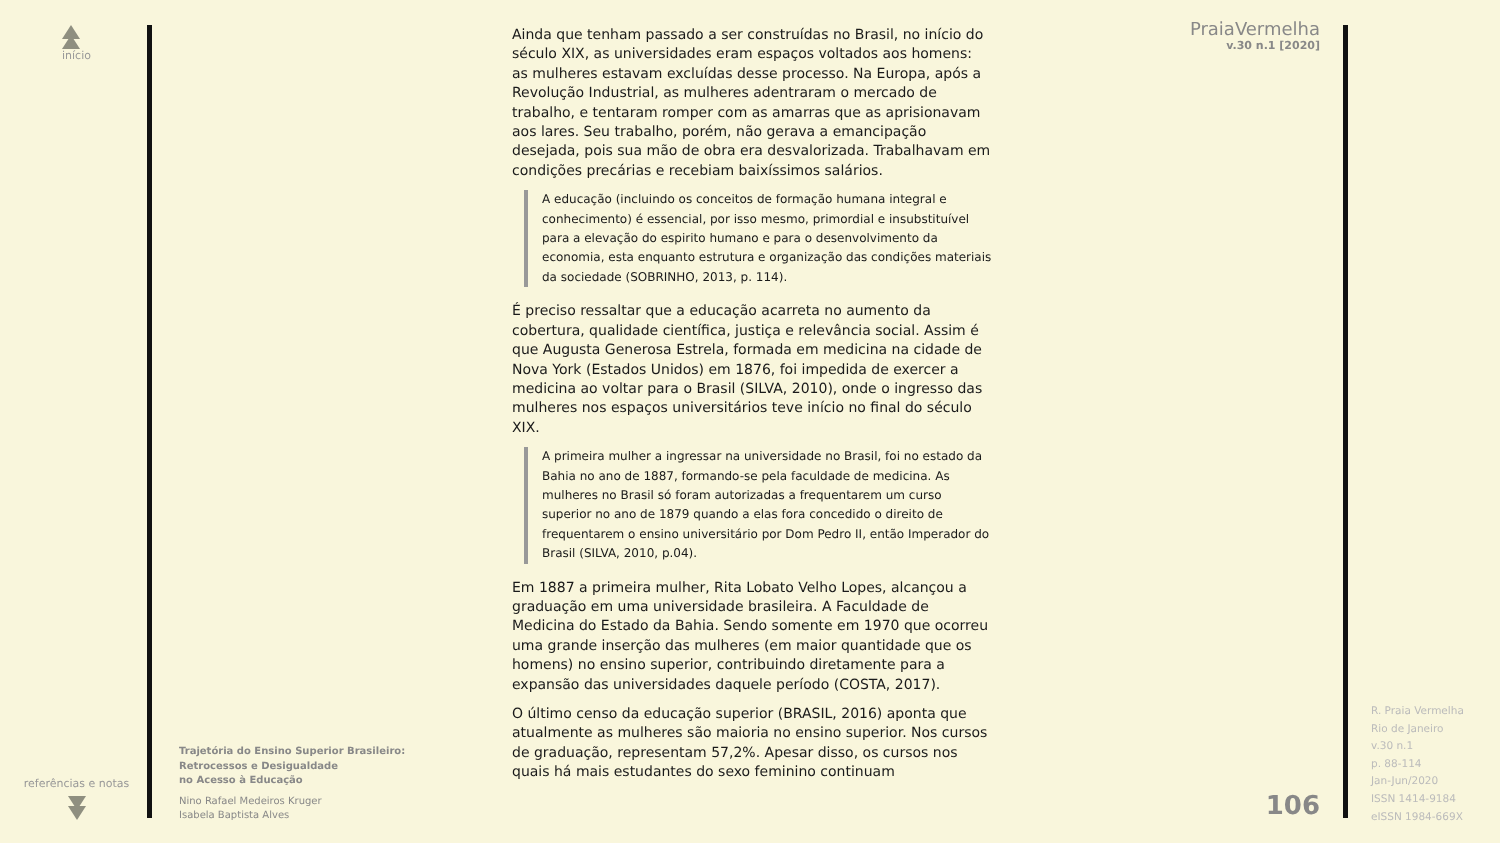início
referências e notas
PraiaVermelha
v.30 n.1 [2020]
Ainda que tenham passado a ser construídas no Brasil, no início do século XIX, as universidades eram espaços voltados aos homens: as mulheres estavam excluídas desse processo. Na Europa, após a Revolução Industrial, as mulheres adentraram o mercado de trabalho, e tentaram romper com as amarras que as aprisionavam aos lares. Seu trabalho, porém, não gerava a emancipação desejada, pois sua mão de obra era desvalorizada. Trabalhavam em condições precárias e recebiam baixíssimos salários.
A educação (incluindo os conceitos de formação humana integral e conhecimento) é essencial, por isso mesmo, primordial e insubstituível para a elevação do espirito humano e para o desenvolvimento da economia, esta enquanto estrutura e organização das condições materiais da sociedade (SOBRINHO, 2013, p. 114).
É preciso ressaltar que a educação acarreta no aumento da cobertura, qualidade científica, justiça e relevância social. Assim é que Augusta Generosa Estrela, formada em medicina na cidade de Nova York (Estados Unidos) em 1876, foi impedida de exercer a medicina ao voltar para o Brasil (SILVA, 2010), onde o ingresso das mulheres nos espaços universitários teve início no final do século XIX.
A primeira mulher a ingressar na universidade no Brasil, foi no estado da Bahia no ano de 1887, formando-se pela faculdade de medicina. As mulheres no Brasil só foram autorizadas a frequentarem um curso superior no ano de 1879 quando a elas fora concedido o direito de frequentarem o ensino universitário por Dom Pedro II, então Imperador do Brasil (SILVA, 2010, p.04).
Em 1887 a primeira mulher, Rita Lobato Velho Lopes, alcançou a graduação em uma universidade brasileira. A Faculdade de Medicina do Estado da Bahia. Sendo somente em 1970 que ocorreu uma grande inserção das mulheres (em maior quantidade que os homens) no ensino superior, contribuindo diretamente para a expansão das universidades daquele período (COSTA, 2017).
O último censo da educação superior (BRASIL, 2016) aponta que atualmente as mulheres são maioria no ensino superior. Nos cursos de graduação, representam 57,2%. Apesar disso, os cursos nos quais há mais estudantes do sexo feminino continuam
Trajetória do Ensino Superior Brasileiro:
Retrocessos e Desigualdade
no Acesso à Educação
Nino Rafael Medeiros Kruger
Isabela Baptista Alves
106
R. Praia Vermelha
Rio de Janeiro
v.30 n.1
p. 88-114
Jan-Jun/2020
ISSN 1414-9184
eISSN 1984-669X